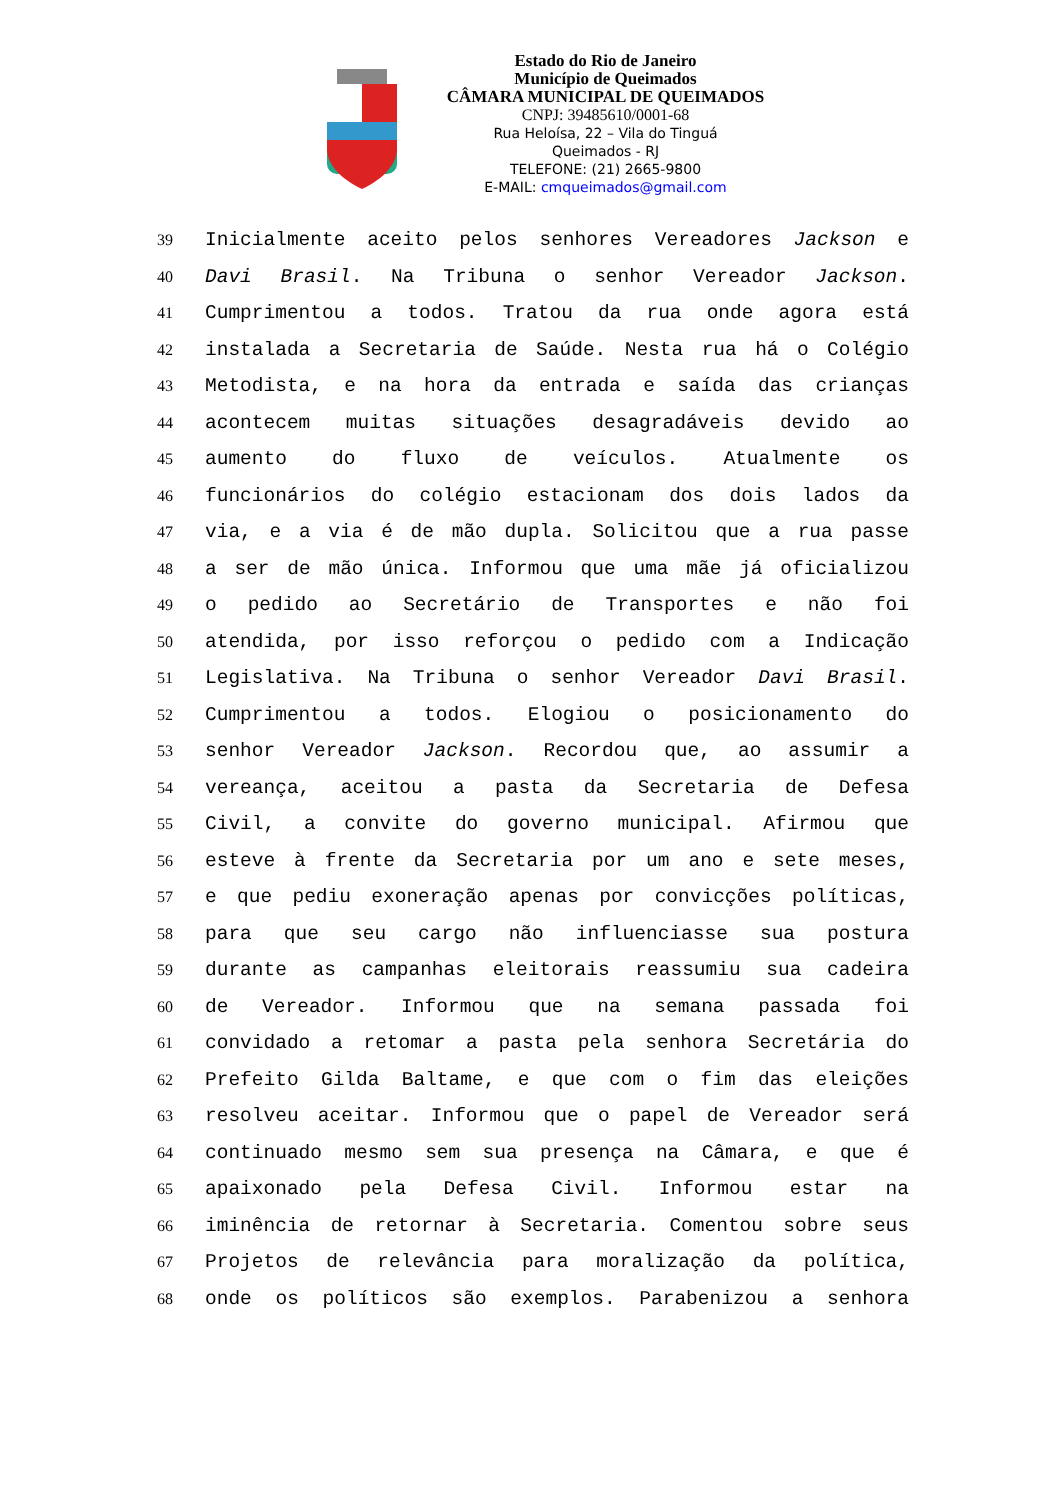Estado do Rio de Janeiro
Município de Queimados
CÂMARA MUNICIPAL DE QUEIMADOS
CNPJ: 39485610/0001-68
Rua Heloísa, 22 – Vila do Tinguá
Queimados - RJ
TELEFONE: (21) 2665-9800
E-MAIL: cmqueimados@gmail.com
39 Inicialmente aceito pelos senhores Vereadores Jackson e
40 Davi Brasil. Na Tribuna o senhor Vereador Jackson.
41 Cumprimentou a todos. Tratou da rua onde agora está
42 instalada a Secretaria de Saúde. Nesta rua há o Colégio
43 Metodista, e na hora da entrada e saída das crianças
44 acontecem muitas situações desagradáveis devido ao
45 aumento do fluxo de veículos. Atualmente os
46 funcionários do colégio estacionam dos dois lados da
47 via, e a via é de mão dupla. Solicitou que a rua passe
48 a ser de mão única. Informou que uma mãe já oficializou
49 o pedido ao Secretário de Transportes e não foi
50 atendida, por isso reforçou o pedido com a Indicação
51 Legislativa. Na Tribuna o senhor Vereador Davi Brasil.
52 Cumprimentou a todos. Elogiou o posicionamento do
53 senhor Vereador Jackson. Recordou que, ao assumir a
54 vereança, aceitou a pasta da Secretaria de Defesa
55 Civil, a convite do governo municipal. Afirmou que
56 esteve à frente da Secretaria por um ano e sete meses,
57 e que pediu exoneração apenas por convicções políticas,
58 para que seu cargo não influenciasse sua postura
59 durante as campanhas eleitorais reassumiu sua cadeira
60 de Vereador. Informou que na semana passada foi
61 convidado a retomar a pasta pela senhora Secretária do
62 Prefeito Gilda Baltame, e que com o fim das eleições
63 resolveu aceitar. Informou que o papel de Vereador será
64 continuado mesmo sem sua presença na Câmara, e que é
65 apaixonado pela Defesa Civil. Informou estar na
66 iminência de retornar à Secretaria. Comentou sobre seus
67 Projetos de relevância para moralização da política,
68 onde os políticos são exemplos. Parabenizou a senhora